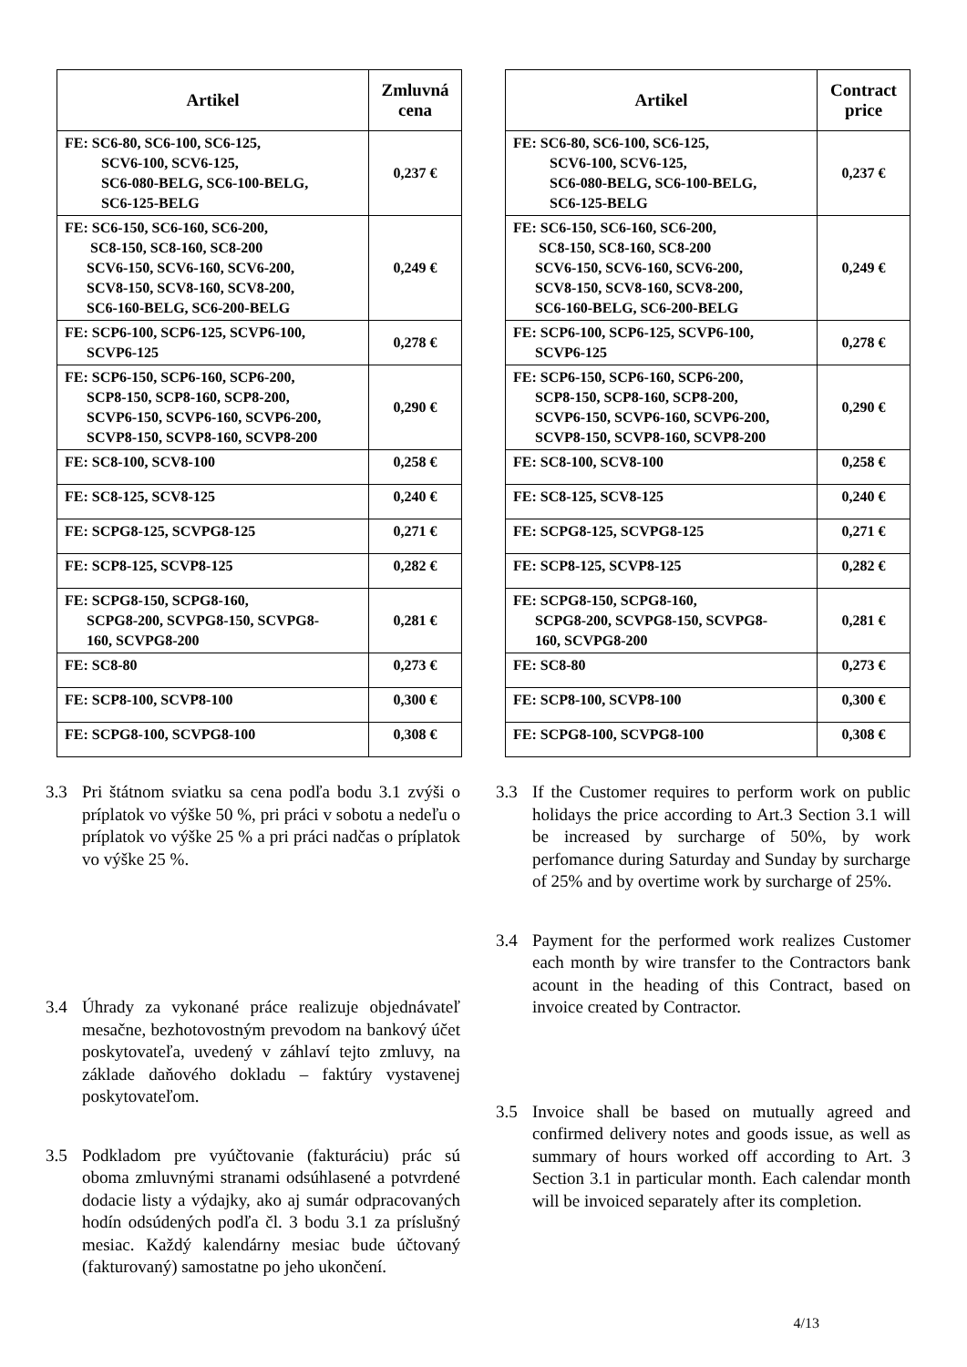| Artikel | Zmluvná cena |
| --- | --- |
| FE: SC6-80, SC6-100, SC6-125, SCV6-100, SCV6-125, SC6-080-BELG, SC6-100-BELG, SC6-125-BELG | 0,237 € |
| FE: SC6-150, SC6-160, SC6-200, SC8-150, SC8-160, SC8-200 SCV6-150, SCV6-160, SCV6-200, SCV8-150, SCV8-160, SCV8-200, SC6-160-BELG, SC6-200-BELG | 0,249 € |
| FE: SCP6-100, SCP6-125, SCVP6-100, SCVP6-125 | 0,278 € |
| FE: SCP6-150, SCP6-160, SCP6-200, SCP8-150, SCP8-160, SCP8-200, SCVP6-150, SCVP6-160, SCVP6-200, SCVP8-150, SCVP8-160, SCVP8-200 | 0,290 € |
| FE: SC8-100, SCV8-100 | 0,258 € |
| FE: SC8-125, SCV8-125 | 0,240 € |
| FE: SCPG8-125, SCVPG8-125 | 0,271 € |
| FE: SCP8-125, SCVP8-125 | 0,282 € |
| FE: SCPG8-150, SCPG8-160, SCPG8-200, SCVPG8-150, SCVPG8- 160, SCVPG8-200 | 0,281 € |
| FE: SC8-80 | 0,273 € |
| FE: SCP8-100, SCVP8-100 | 0,300 € |
| FE: SCPG8-100, SCVPG8-100 | 0,308 € |
| Artikel | Contract price |
| --- | --- |
| FE: SC6-80, SC6-100, SC6-125, SCV6-100, SCV6-125, SC6-080-BELG, SC6-100-BELG, SC6-125-BELG | 0,237 € |
| FE: SC6-150, SC6-160, SC6-200, SC8-150, SC8-160, SC8-200 SCV6-150, SCV6-160, SCV6-200, SCV8-150, SCV8-160, SCV8-200, SC6-160-BELG, SC6-200-BELG | 0,249 € |
| FE: SCP6-100, SCP6-125, SCVP6-100, SCVP6-125 | 0,278 € |
| FE: SCP6-150, SCP6-160, SCP6-200, SCP8-150, SCP8-160, SCP8-200, SCVP6-150, SCVP6-160, SCVP6-200, SCVP8-150, SCVP8-160, SCVP8-200 | 0,290 € |
| FE: SC8-100, SCV8-100 | 0,258 € |
| FE: SC8-125, SCV8-125 | 0,240 € |
| FE: SCPG8-125, SCVPG8-125 | 0,271 € |
| FE: SCP8-125, SCVP8-125 | 0,282 € |
| FE: SCPG8-150, SCPG8-160, SCPG8-200, SCVPG8-150, SCVPG8- 160, SCVPG8-200 | 0,281 € |
| FE: SC8-80 | 0,273 € |
| FE: SCP8-100, SCVP8-100 | 0,300 € |
| FE: SCPG8-100, SCVPG8-100 | 0,308 € |
3.3 Pri štátnom sviatku sa cena podľa bodu 3.1 zvýši o príplatok vo výške 50 %, pri práci v sobotu a nedeľu o príplatok vo výške 25 % a pri práci nadčas o príplatok vo výške 25 %.
3.4 Úhrady za vykonané práce realizuje objednávateľ mesačne, bezhotovostným prevodom na bankový účet poskytovateľa, uvedený v záhlaví tejto zmluvy, na základe daňového dokladu – faktúry vystavenej poskytovateľom.
3.5 Podkladom pre vyúčtovanie (fakturáciu) prác sú oboma zmluvnými stranami odsúhlasené a potvrdené dodacie listy a výdajky, ako aj sumár odpracovaných hodín odsúdených podľa čl. 3 bodu 3.1 za príslušný mesiac. Každý kalendárny mesiac bude účtovaný (fakturovaný) samostatne po jeho ukončení.
3.3 If the Customer requires to perform work on public holidays the price according to Art.3 Section 3.1 will be increased by surcharge of 50%, by work perfomance during Saturday and Sunday by surcharge of 25% and by overtime work by surcharge of 25%.
3.4 Payment for the performed work realizes Customer each month by wire transfer to the Contractors bank acount in the heading of this Contract, based on invoice created by Contractor.
3.5 Invoice shall be based on mutually agreed and confirmed delivery notes and goods issue, as well as summary of hours worked off according to Art. 3 Section 3.1 in particular month. Each calendar month will be invoiced separately after its completion.
4/13